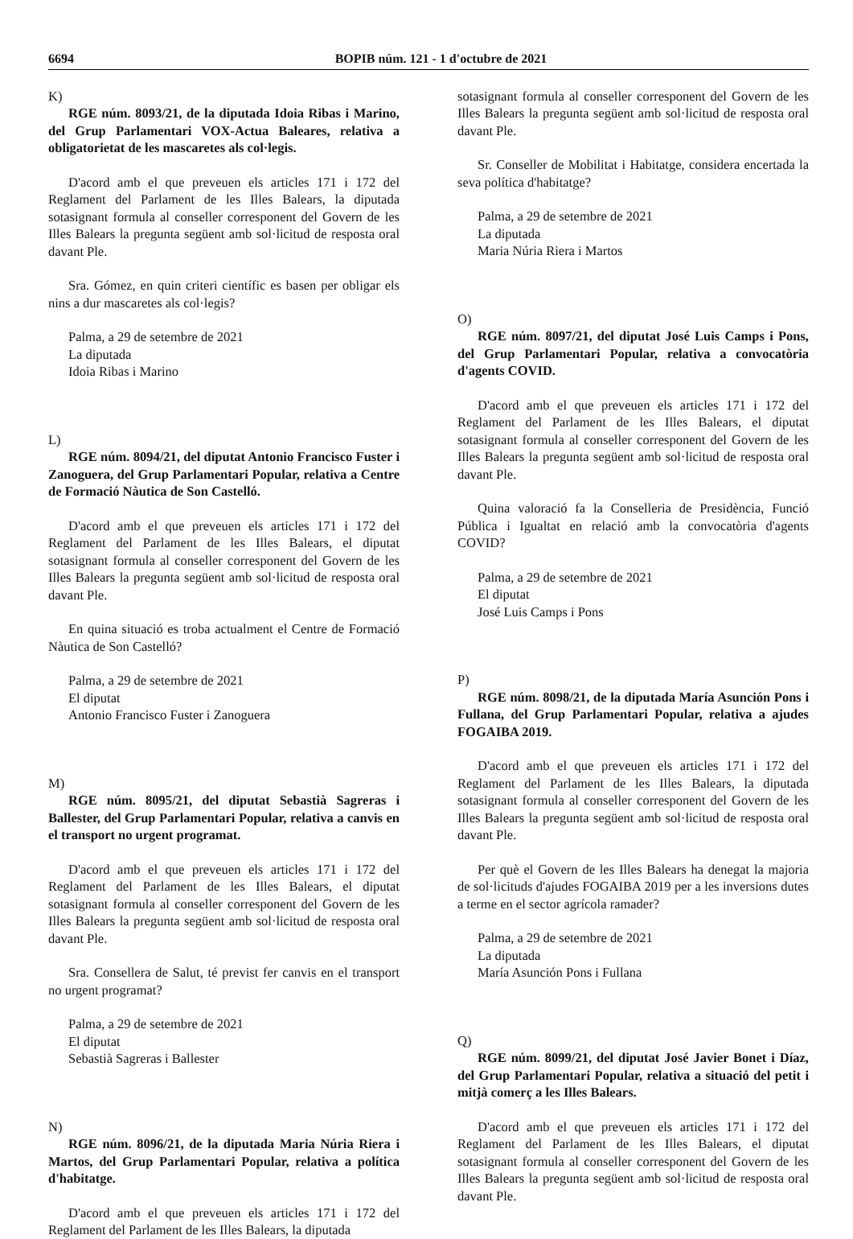6694 BOPIB núm. 121 - 1 d'octubre de 2021
K)
RGE núm. 8093/21, de la diputada Idoia Ribas i Marino, del Grup Parlamentari VOX-Actua Baleares, relativa a obligatorietat de les mascaretes als col·legis.
D'acord amb el que preveuen els articles 171 i 172 del Reglament del Parlament de les Illes Balears, la diputada sotasignant formula al conseller corresponent del Govern de les Illes Balears la pregunta següent amb sol·licitud de resposta oral davant Ple.
Sra. Gómez, en quin criteri científic es basen per obligar els nins a dur mascaretes als col·legis?
Palma, a 29 de setembre de 2021
La diputada
Idoia Ribas i Marino
L)
RGE núm. 8094/21, del diputat Antonio Francisco Fuster i Zanoguera, del Grup Parlamentari Popular, relativa a Centre de Formació Nàutica de Son Castelló.
D'acord amb el que preveuen els articles 171 i 172 del Reglament del Parlament de les Illes Balears, el diputat sotasignant formula al conseller corresponent del Govern de les Illes Balears la pregunta següent amb sol·licitud de resposta oral davant Ple.
En quina situació es troba actualment el Centre de Formació Nàutica de Son Castelló?
Palma, a 29 de setembre de 2021
El diputat
Antonio Francisco Fuster i Zanoguera
M)
RGE núm. 8095/21, del diputat Sebastià Sagreras i Ballester, del Grup Parlamentari Popular, relativa a canvis en el transport no urgent programat.
D'acord amb el que preveuen els articles 171 i 172 del Reglament del Parlament de les Illes Balears, el diputat sotasignant formula al conseller corresponent del Govern de les Illes Balears la pregunta següent amb sol·licitud de resposta oral davant Ple.
Sra. Consellera de Salut, té previst fer canvis en el transport no urgent programat?
Palma, a 29 de setembre de 2021
El diputat
Sebastià Sagreras i Ballester
N)
RGE núm. 8096/21, de la diputada Maria Núria Riera i Martos, del Grup Parlamentari Popular, relativa a política d'habitatge.
D'acord amb el que preveuen els articles 171 i 172 del Reglament del Parlament de les Illes Balears, la diputada
sotasignant formula al conseller corresponent del Govern de les Illes Balears la pregunta següent amb sol·licitud de resposta oral davant Ple.
Sr. Conseller de Mobilitat i Habitatge, considera encertada la seva política d'habitatge?
Palma, a 29 de setembre de 2021
La diputada
Maria Núria Riera i Martos
O)
RGE núm. 8097/21, del diputat José Luis Camps i Pons, del Grup Parlamentari Popular, relativa a convocatòria d'agents COVID.
D'acord amb el que preveuen els articles 171 i 172 del Reglament del Parlament de les Illes Balears, el diputat sotasignant formula al conseller corresponent del Govern de les Illes Balears la pregunta següent amb sol·licitud de resposta oral davant Ple.
Quina valoració fa la Conselleria de Presidència, Funció Pública i Igualtat en relació amb la convocatòria d'agents COVID?
Palma, a 29 de setembre de 2021
El diputat
José Luis Camps i Pons
P)
RGE núm. 8098/21, de la diputada María Asunción Pons i Fullana, del Grup Parlamentari Popular, relativa a ajudes FOGAIBA 2019.
D'acord amb el que preveuen els articles 171 i 172 del Reglament del Parlament de les Illes Balears, la diputada sotasignant formula al conseller corresponent del Govern de les Illes Balears la pregunta següent amb sol·licitud de resposta oral davant Ple.
Per què el Govern de les Illes Balears ha denegat la majoria de sol·licituds d'ajudes FOGAIBA 2019 per a les inversions dutes a terme en el sector agrícola ramader?
Palma, a 29 de setembre de 2021
La diputada
María Asunción Pons i Fullana
Q)
RGE núm. 8099/21, del diputat José Javier Bonet i Díaz, del Grup Parlamentari Popular, relativa a situació del petit i mitjà comerç a les Illes Balears.
D'acord amb el que preveuen els articles 171 i 172 del Reglament del Parlament de les Illes Balears, el diputat sotasignant formula al conseller corresponent del Govern de les Illes Balears la pregunta següent amb sol·licitud de resposta oral davant Ple.